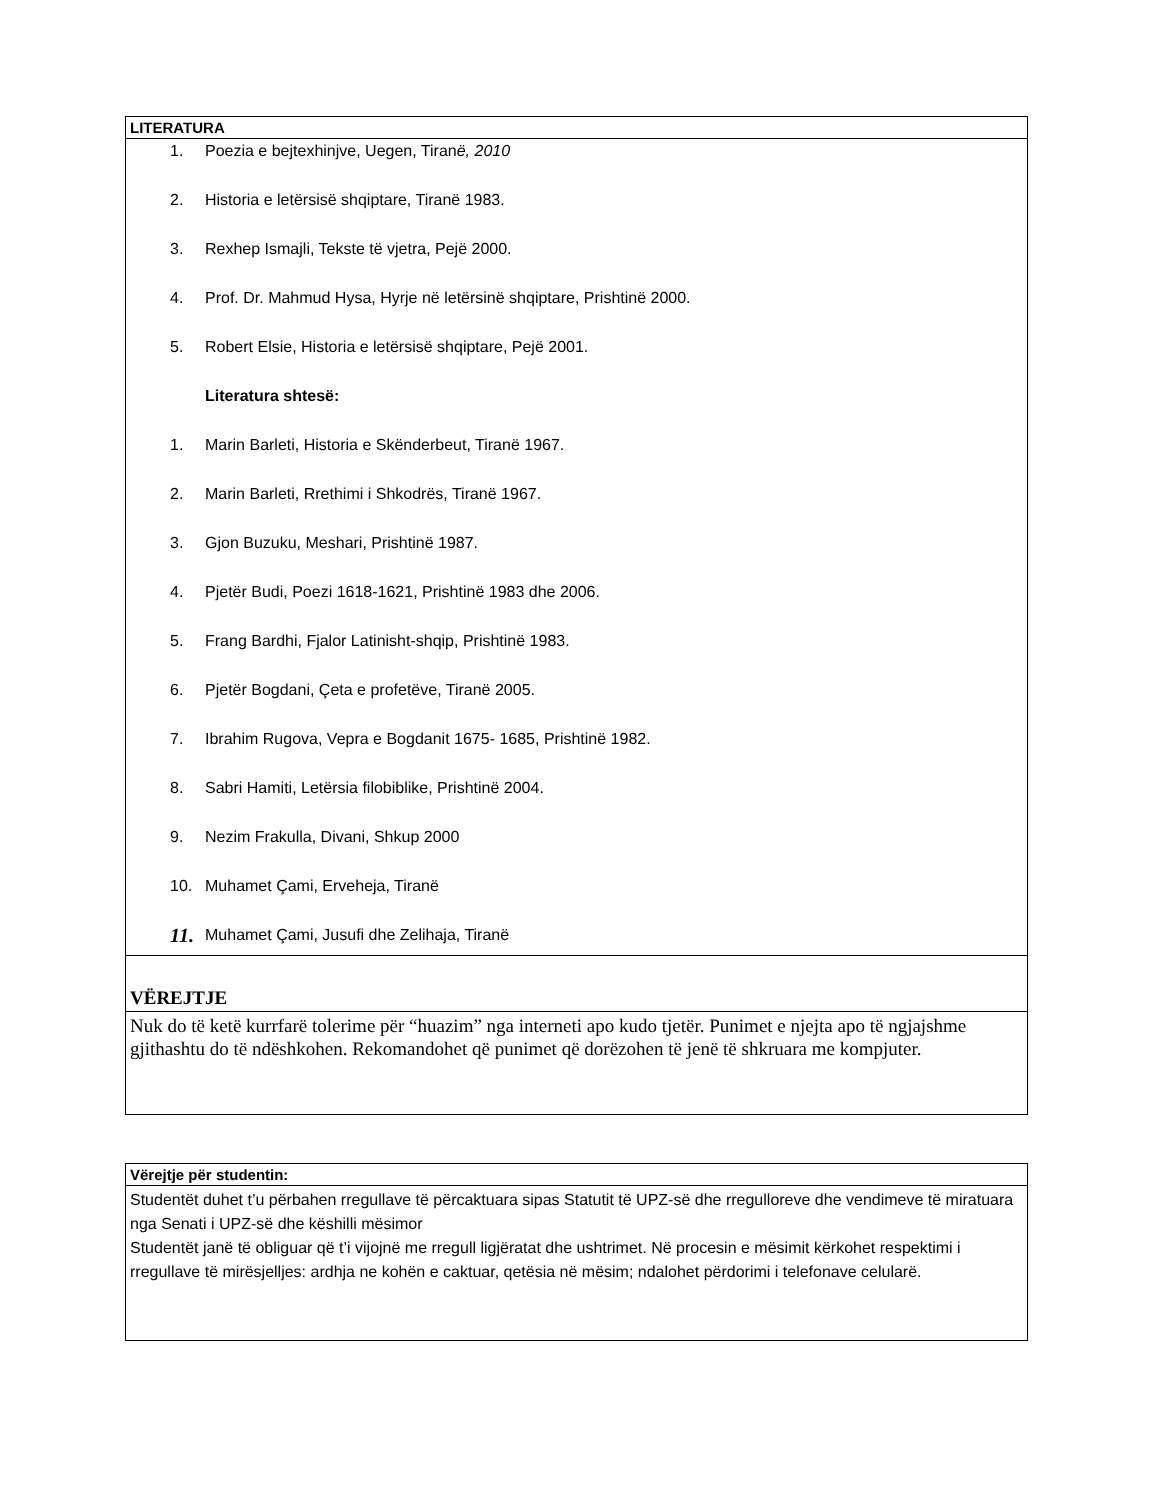| LITERATURA |
| 1. Poezia e bejtexhinjve, Uegen, Tiran ë, 2010 2. Historia e letërsisë shqiptare, Tiranë 1983. 3. Rexhep Ismajli, Tekste të vjetra, Pejë 2000. 4. Prof. Dr. Mahmud Hysa, Hyrje në letërsinë shqiptare, Prishtinë 2000. 5. Robert Elsie, Historia e letërsisë shqiptare, Pejë 2001. Literatura shtesë: 1. Marin Barleti, Historia e Skënderbeut, Tiranë 1967. 2. Marin Barleti, Rrethimi i Shkodrës, Tiranë 1967. 3. Gjon Buzuku, Meshari, Prishtinë 1987. 4. Pjetër Budi, Poezi 1618-1621, Prishtinë 1983 dhe 2006. 5. Frang Bardhi, Fjalor Latinisht-shqip, Prishtinë 1983. 6. Pjetër Bogdani, Çeta e profetëve, Tiranë 2005. 7. Ibrahim Rugova, Vepra e Bogdanit 1675- 1685, Prishtinë 1982. 8. Sabri Hamiti, Letërsia filobiblike, Prishtinë 2004. 9. Nezim Frakulla, Divani, Shkup 2000 10. Muhamet Çami, Erveheja, Tiranë 11. Muhamet Çami, Jusufi dhe Zelihaja, Tiranë |
| VËREJTJE |
| Nuk do të ketë kurrfarë tolerime për “huazim” nga interneti apo kudo tjetër. Punimet e njejta apo të ngjajshme gjithashtu do të ndëshkohen. Rekomandohet që punimet që dorëzohen të jenë të shkruara me kompjuter. |
| Vërejtje për studentin: |
| Studentët duhet t’u përbahen rregullave të përcaktuara sipas Statutit të UPZ-së dhe rregulloreve dhe vendimeve të miratuara nga Senati i UPZ-së dhe këshilli mësimor Studentët janë të obliguar që t’i vijojnë me rregull ligjëratat dhe ushtrimet. Në procesin e mësimit kërkohet respektimi i rregullave të mirësjelljes: ardhja ne kohën e caktuar, qetësia në mësim; ndalohet përdorimi i telefonave celularë. |